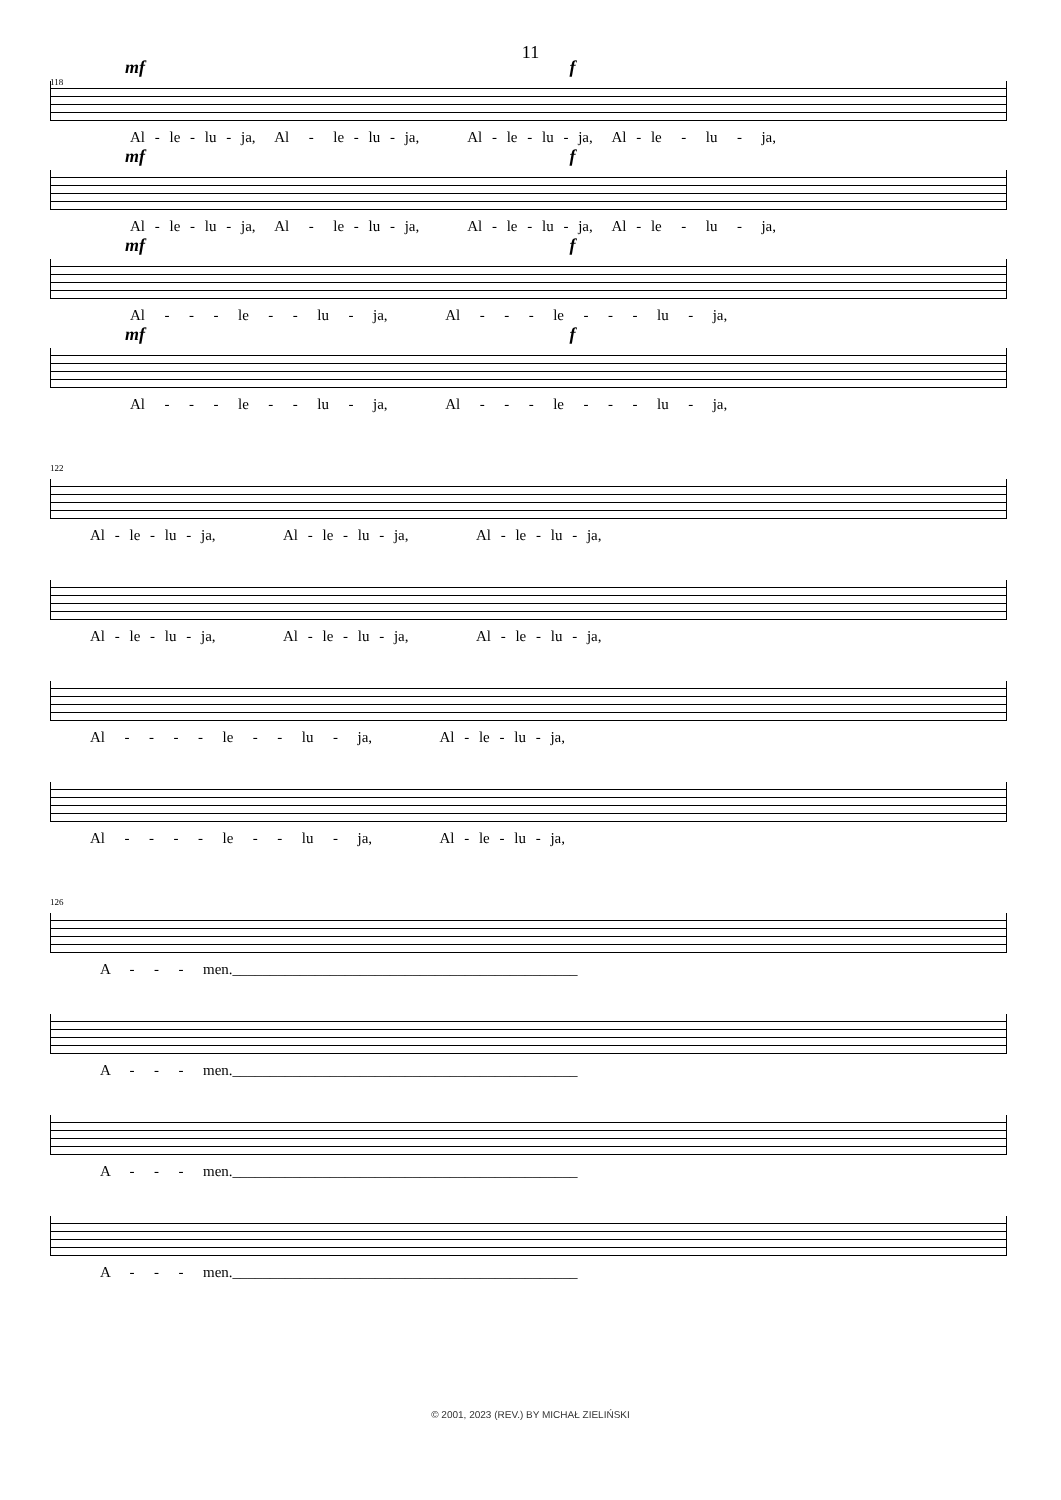11
118
mf f
Al - le - lu - ja, Al - le - lu - ja, Al - le - lu - ja, Al - le - lu - ja,
mf f
Al - le - lu - ja, Al - le - lu - ja, Al - le - lu - ja, Al - le - lu - ja,
mf f
Al - - - le - - lu - ja, Al - - - le - - - lu - ja,
mf f
Al - - - le - - lu - ja, Al - - - le - - - lu - ja,
122
Al - le - lu - ja, Al - le - lu - ja, Al - le - lu - ja,
Al - le - lu - ja, Al - le - lu - ja, Al - le - lu - ja,
Al - - - - le - - lu - ja, Al - le - lu - ja,
Al - - - - le - - lu - ja, Al - le - lu - ja,
126
A - - - men.______________________________________________
A - - - men.______________________________________________
A - - - men.______________________________________________
A - - - men.______________________________________________
© 2001, 2023 (REV.) BY MICHAŁ ZIELIŃSKI